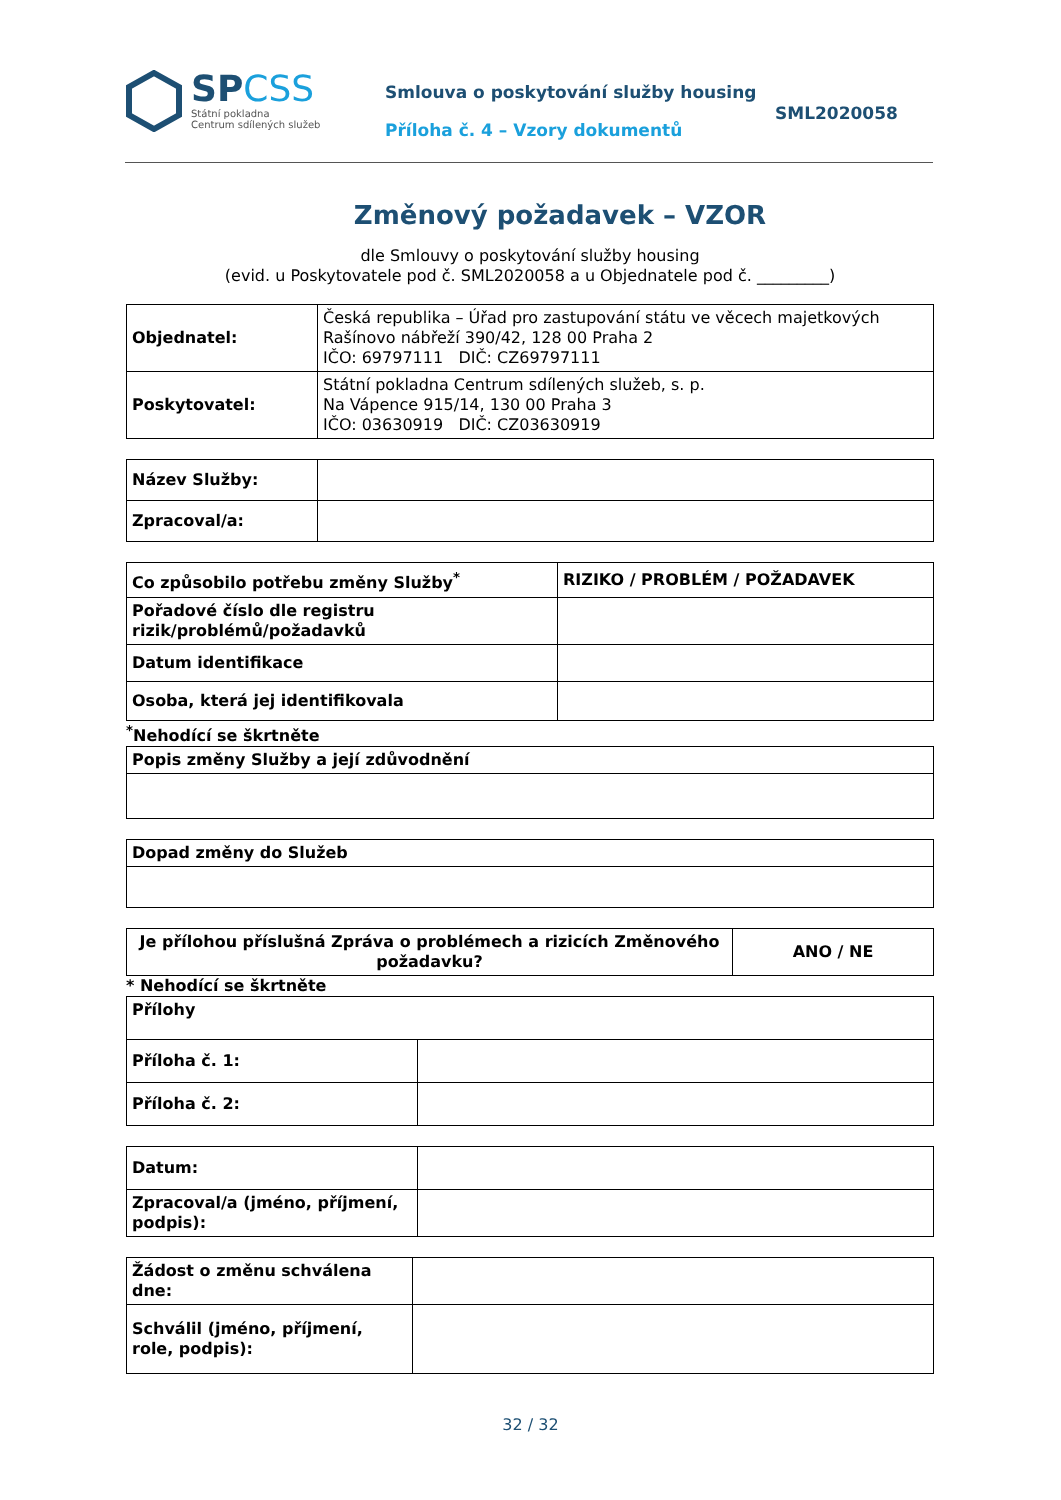SPCSS
Státní pokladna
Centrum sdílených služeb
Smlouva o poskytování služby housing
Příloha č. 4 – Vzory dokumentů
SML2020058
Změnový požadavek – VZOR
dle Smlouvy o poskytování služby housing
(evid. u Poskytovatele pod č. SML2020058 a u Objednatele pod č. _________)
| Objednatel: | Česká republika – Úřad pro zastupování státu ve věcech majetkových Rašínovo nábřeží 390/42, 128 00 Praha 2 IČO: 69797111 DIČ: CZ69797111 |
| Poskytovatel: | Státní pokladna Centrum sdílených služeb, s. p. Na Vápence 915/14, 130 00 Praha 3 IČO: 03630919 DIČ: CZ03630919 |
| Název Služby: | |
| Zpracoval/a: | |
| Co způsobilo potřebu změny Služby<sup>*</sup> | RIZIKO / PROBLÉM / POŽADAVEK |
| Pořadové číslo dle registru rizik/problémů/požadavků | |
| Datum identifikace | |
| Osoba, která jej identifikovala | |
<sup>*</sup> Nehodící se škrtněte
| Popis změny Služby a její zdůvodnění |
| Dopad změny do Služeb |
| Je přílohou příslušná Zpráva o problémech a rizicích Změnového požadavku? | ANO / NE |
* Nehodící se škrtněte
| Přílohy | |
| Příloha č. 1: | |
| Příloha č. 2: | |
| Datum: | |
| Zpracoval/a (jméno, příjmení, podpis): | |
| Žádost o změnu schválena dne: | |
| Schválil (jméno, příjmení, role, podpis): | |
32 / 32